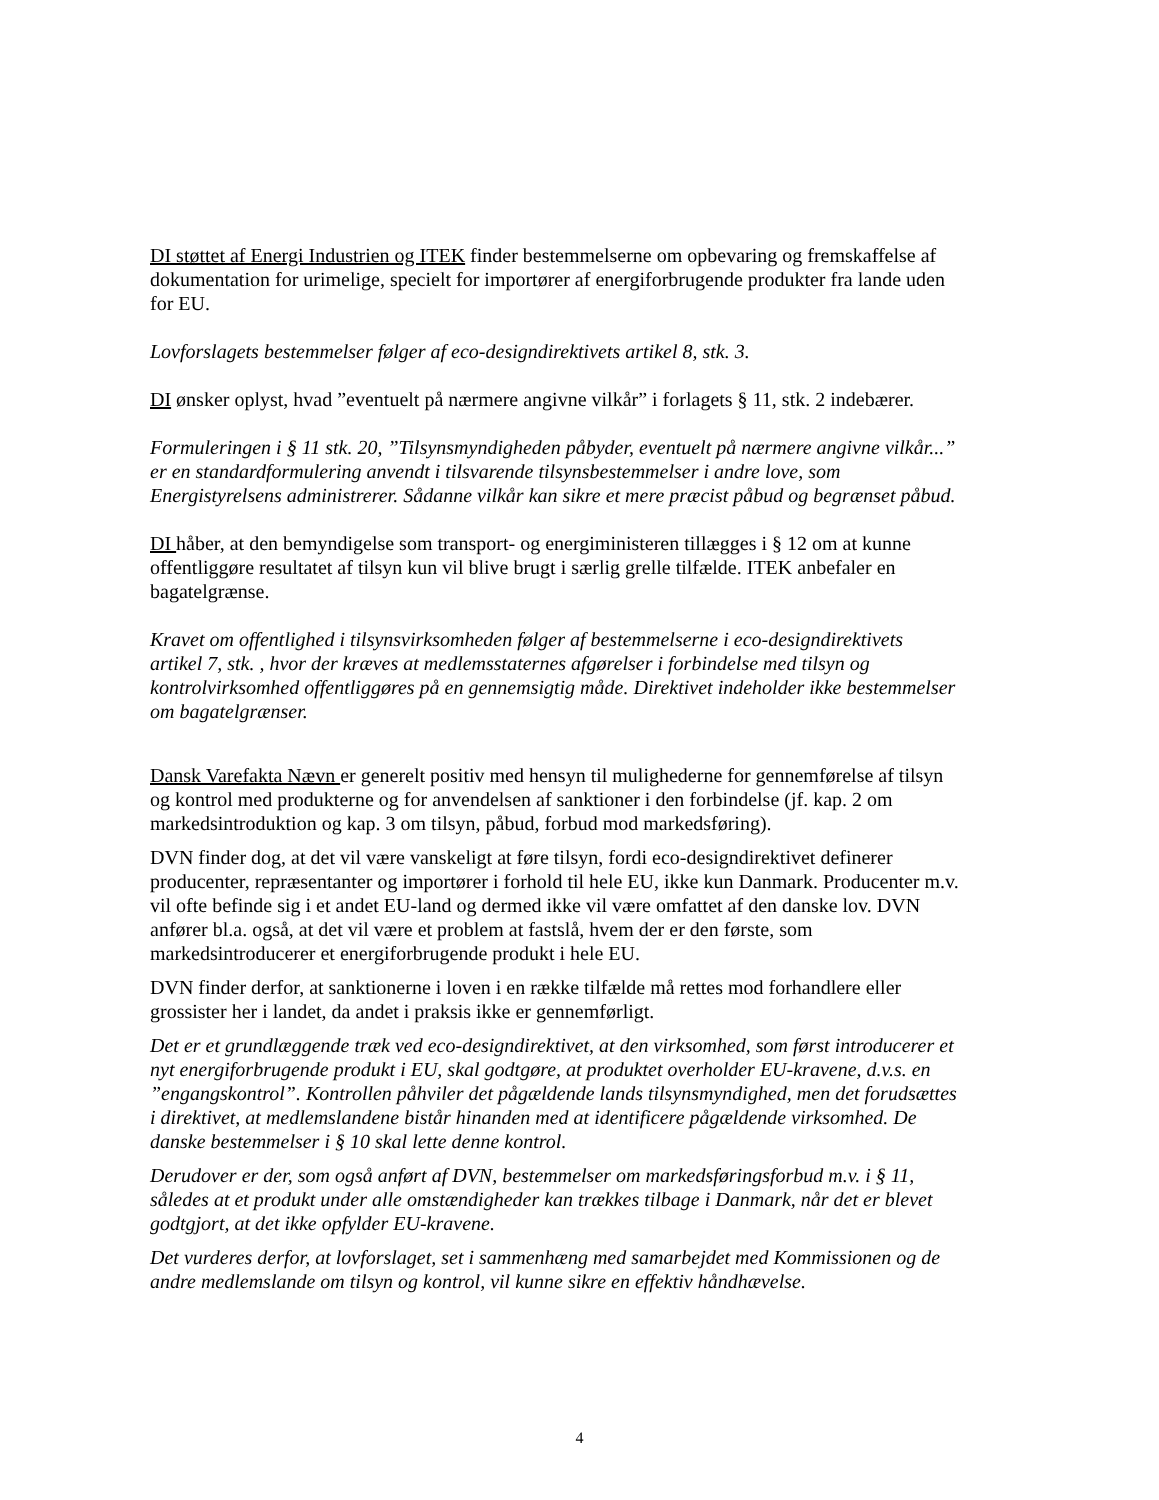DI støttet af Energi Industrien og ITEK finder bestemmelserne om opbevaring og fremskaffelse af dokumentation for urimelige, specielt for importører af energiforbrugende produkter fra lande uden for EU.
Lovforslagets bestemmelser følger af eco-designdirektivets artikel 8, stk. 3.
DI ønsker oplyst, hvad ”eventuelt på nærmere angivne vilkår” i forlagets § 11, stk. 2 indebærer.
Formuleringen i § 11 stk. 20, ”Tilsynsmyndigheden påbyder, eventuelt på nærmere angivne vilkår...” er en standardformulering anvendt i tilsvarende tilsynsbestemmelser i andre love, som Energistyrelsens administrerer. Sådanne vilkår kan sikre et mere præcist påbud og begrænset påbud.
DI håber, at den bemyndigelse som transport- og energiministeren tillægges i § 12 om at kunne offentliggøre resultatet af tilsyn kun vil blive brugt i særlig grelle tilfælde. ITEK anbefaler en bagatelgrænse.
Kravet om offentlighed i tilsynsvirksomheden følger af bestemmelserne i eco-designdirektivets artikel 7, stk. , hvor der kræves at medlemsstaternes afgørelser i forbindelse med tilsyn og kontrolvirksomhed offentliggøres på en gennemsigtig måde. Direktivet indeholder ikke bestemmelser om bagatelgrænser.
Dansk Varefakta Nævn er generelt positiv med hensyn til mulighederne for gennemførelse af tilsyn og kontrol med produkterne og for anvendelsen af sanktioner i den forbindelse (jf. kap. 2 om markedsintroduktion og kap. 3 om tilsyn, påbud, forbud mod markedsføring).
DVN finder dog, at det vil være vanskeligt at føre tilsyn, fordi eco-designdirektivet definerer producenter, repræsentanter og importører i forhold til hele EU, ikke kun Danmark. Producenter m.v. vil ofte befinde sig i et andet EU-land og dermed ikke vil være omfattet af den danske lov. DVN anfører bl.a. også, at det vil være et problem at fastslå, hvem der er den første, som markedsintroducerer et energiforbrugende produkt i hele EU.
DVN finder derfor, at sanktionerne i loven i en række tilfælde må rettes mod forhandlere eller grossister her i landet, da andet i praksis ikke er gennemførligt.
Det er et grundlæggende træk ved eco-designdirektivet, at den virksomhed, som først introducerer et nyt energiforbrugende produkt i EU, skal godtgøre, at produktet overholder EU-kravene, d.v.s. en ”engangskontrol”. Kontrollen påhviler det pågældende lands tilsynsmyndighed, men det forudsættes i direktivet, at medlemslandene bistår hinanden med at identificere pågældende virksomhed. De danske bestemmelser i § 10 skal lette denne kontrol.
Derudover er der, som også anført af DVN, bestemmelser om markedsføringsforbud m.v. i § 11, således at et produkt under alle omstændigheder kan trækkes tilbage i Danmark, når det er blevet godtgjort, at det ikke opfylder EU-kravene.
Det vurderes derfor, at lovforslaget, set i sammenhæng med samarbejdet med Kommissionen og de andre medlemslande om tilsyn og kontrol, vil kunne sikre en effektiv håndhævelse.
4